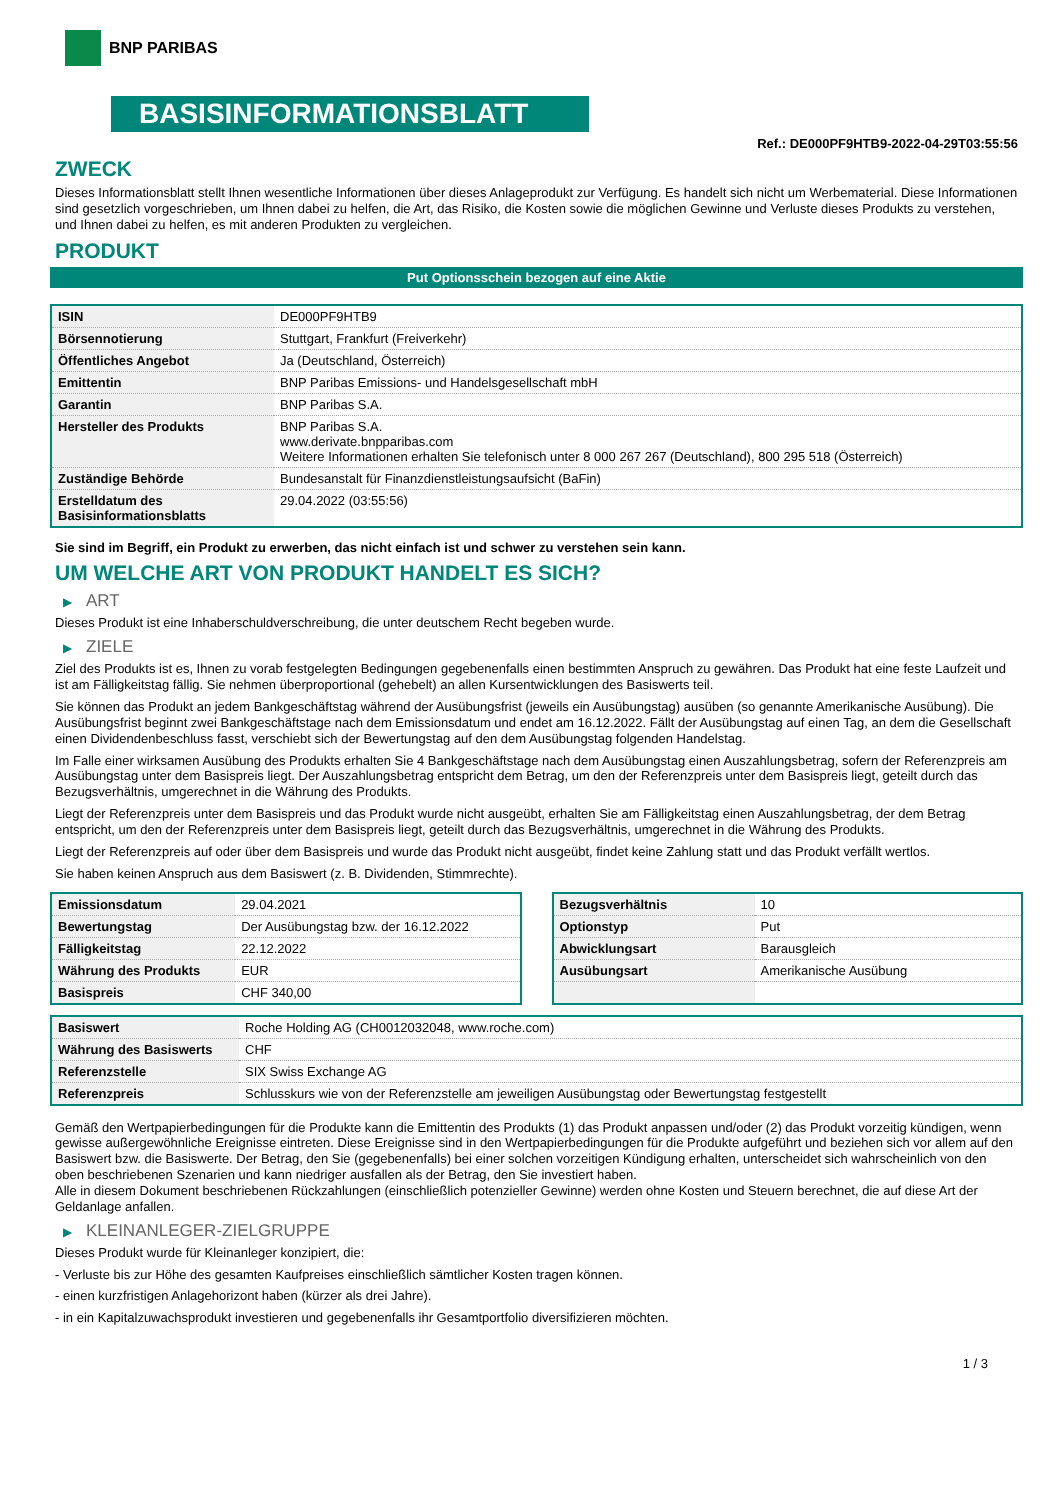BNP PARIBAS
BASISINFORMATIONSBLATT
Ref.: DE000PF9HTB9-2022-04-29T03:55:56
ZWECK
Dieses Informationsblatt stellt Ihnen wesentliche Informationen über dieses Anlageprodukt zur Verfügung. Es handelt sich nicht um Werbematerial. Diese Informationen sind gesetzlich vorgeschrieben, um Ihnen dabei zu helfen, die Art, das Risiko, die Kosten sowie die möglichen Gewinne und Verluste dieses Produkts zu verstehen, und Ihnen dabei zu helfen, es mit anderen Produkten zu vergleichen.
PRODUKT
Put Optionsschein bezogen auf eine Aktie
| ISIN | DE000PF9HTB9 |
| Börsennotierung | Stuttgart, Frankfurt (Freiverkehr) |
| Öffentliches Angebot | Ja (Deutschland, Österreich) |
| Emittentin | BNP Paribas Emissions- und Handelsgesellschaft mbH |
| Garantin | BNP Paribas S.A. |
| Hersteller des Produkts | BNP Paribas S.A. www.derivate.bnpparibas.com Weitere Informationen erhalten Sie telefonisch unter 8 000 267 267 (Deutschland), 800 295 518 (Österreich) |
| Zuständige Behörde | Bundesanstalt für Finanzdienstleistungsaufsicht (BaFin) |
| Erstelldatum des Basisinformationsblatts | 29.04.2022 (03:55:56) |
Sie sind im Begriff, ein Produkt zu erwerben, das nicht einfach ist und schwer zu verstehen sein kann.
UM WELCHE ART VON PRODUKT HANDELT ES SICH?
▶ ART
Dieses Produkt ist eine Inhaberschuldverschreibung, die unter deutschem Recht begeben wurde.
▶ ZIELE
Ziel des Produkts ist es, Ihnen zu vorab festgelegten Bedingungen gegebenenfalls einen bestimmten Anspruch zu gewähren. Das Produkt hat eine feste Laufzeit und ist am Fälligkeitstag fällig. Sie nehmen überproportional (gehebelt) an allen Kursentwicklungen des Basiswerts teil.
Sie können das Produkt an jedem Bankgeschäftstag während der Ausübungsfrist (jeweils ein Ausübungstag) ausüben (so genannte Amerikanische Ausübung). Die Ausübungsfrist beginnt zwei Bankgeschäftstage nach dem Emissionsdatum und endet am 16.12.2022. Fällt der Ausübungstag auf einen Tag, an dem die Gesellschaft einen Dividendenbeschluss fasst, verschiebt sich der Bewertungstag auf den dem Ausübungstag folgenden Handelstag.
Im Falle einer wirksamen Ausübung des Produkts erhalten Sie 4 Bankgeschäftstage nach dem Ausübungstag einen Auszahlungsbetrag, sofern der Referenzpreis am Ausübungstag unter dem Basispreis liegt. Der Auszahlungsbetrag entspricht dem Betrag, um den der Referenzpreis unter dem Basispreis liegt, geteilt durch das Bezugsverhältnis, umgerechnet in die Währung des Produkts.
Liegt der Referenzpreis unter dem Basispreis und das Produkt wurde nicht ausgeübt, erhalten Sie am Fälligkeitstag einen Auszahlungsbetrag, der dem Betrag entspricht, um den der Referenzpreis unter dem Basispreis liegt, geteilt durch das Bezugsverhältnis, umgerechnet in die Währung des Produkts.
Liegt der Referenzpreis auf oder über dem Basispreis und wurde das Produkt nicht ausgeübt, findet keine Zahlung statt und das Produkt verfällt wertlos.
Sie haben keinen Anspruch aus dem Basiswert (z. B. Dividenden, Stimmrechte).
| Emissionsdatum | 29.04.2021 |
| Bewertungstag | Der Ausübungstag bzw. der 16.12.2022 |
| Fälligkeitstag | 22.12.2022 |
| Währung des Produkts | EUR |
| Basispreis | CHF 340,00 |
| Bezugsverhältnis | 10 |
| Optionstyp | Put |
| Abwicklungsart | Barausgleich |
| Ausübungsart | Amerikanische Ausübung |
| Basiswert | Roche Holding AG (CH0012032048, www.roche.com) |
| Währung des Basiswerts | CHF |
| Referenzstelle | SIX Swiss Exchange AG |
| Referenzpreis | Schlusskurs wie von der Referenzstelle am jeweiligen Ausübungstag oder Bewertungstag festgestellt |
Gemäß den Wertpapierbedingungen für die Produkte kann die Emittentin des Produkts (1) das Produkt anpassen und/oder (2) das Produkt vorzeitig kündigen, wenn gewisse außergewöhnliche Ereignisse eintreten. Diese Ereignisse sind in den Wertpapierbedingungen für die Produkte aufgeführt und beziehen sich vor allem auf den Basiswert bzw. die Basiswerte. Der Betrag, den Sie (gegebenenfalls) bei einer solchen vorzeitigen Kündigung erhalten, unterscheidet sich wahrscheinlich von den oben beschriebenen Szenarien und kann niedriger ausfallen als der Betrag, den Sie investiert haben.
Alle in diesem Dokument beschriebenen Rückzahlungen (einschließlich potenzieller Gewinne) werden ohne Kosten und Steuern berechnet, die auf diese Art der Geldanlage anfallen.
▶ KLEINANLEGER-ZIELGRUPPE
Dieses Produkt wurde für Kleinanleger konzipiert, die:
- Verluste bis zur Höhe des gesamten Kaufpreises einschließlich sämtlicher Kosten tragen können.
- einen kurzfristigen Anlagehorizont haben (kürzer als drei Jahre).
- in ein Kapitalzuwachsprodukt investieren und gegebenenfalls ihr Gesamtportfolio diversifizieren möchten.
1 / 3